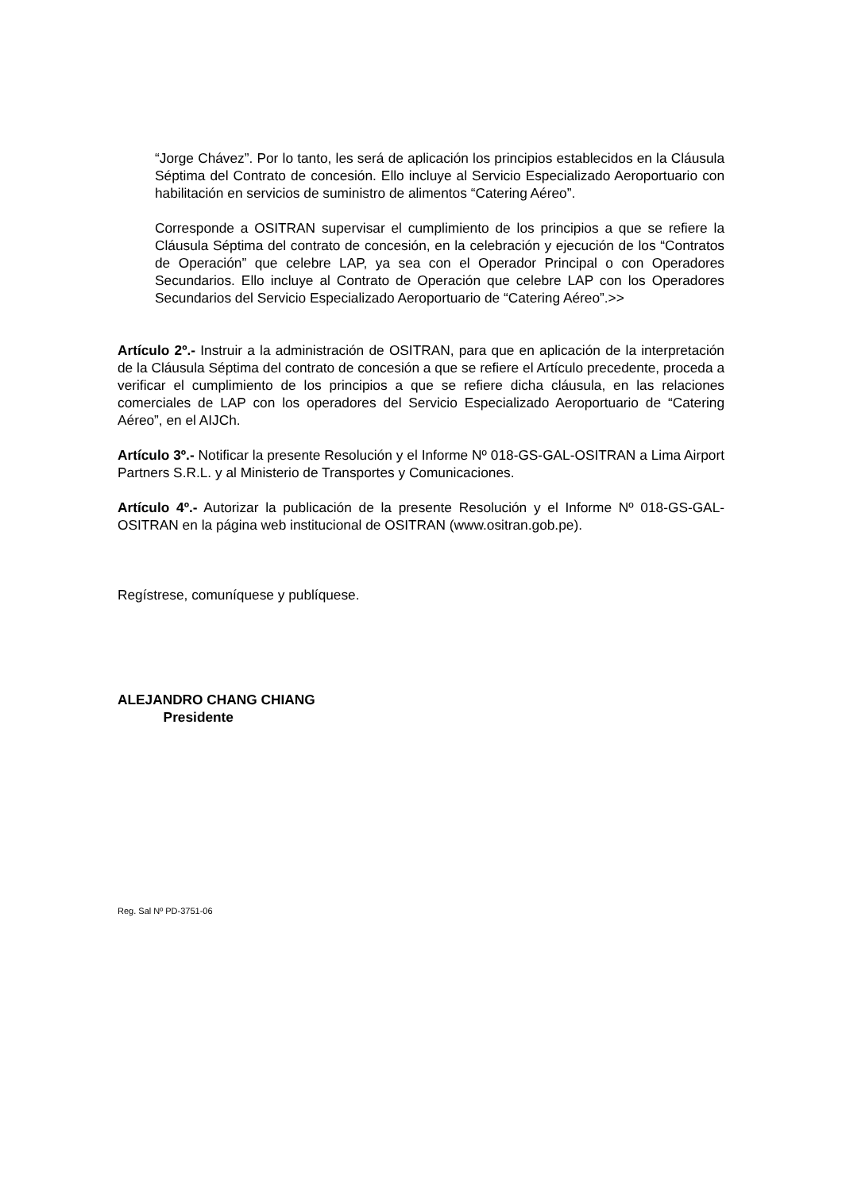“Jorge Chávez”. Por lo tanto, les será de aplicación los principios establecidos en la Cláusula Séptima del Contrato de concesión. Ello incluye al Servicio Especializado Aeroportuario con habilitación en servicios de suministro de alimentos “Catering Aéreo”.
Corresponde a OSITRAN supervisar el cumplimiento de los principios a que se refiere la Cláusula Séptima del contrato de concesión, en la celebración y ejecución de los “Contratos de Operación” que celebre LAP, ya sea con el Operador Principal o con Operadores Secundarios. Ello incluye al Contrato de Operación que celebre LAP con los Operadores Secundarios del Servicio Especializado Aeroportuario de “Catering Aéreo”.>>
Artículo 2º.- Instruir a la administración de OSITRAN, para que en aplicación de la interpretación de la Cláusula Séptima del contrato de concesión a que se refiere el Artículo precedente, proceda a verificar el cumplimiento de los principios a que se refiere dicha cláusula, en las relaciones comerciales de LAP con los operadores del Servicio Especializado Aeroportuario de “Catering Aéreo”, en el AIJCh.
Artículo 3º.- Notificar la presente Resolución y el Informe Nº 018-GS-GAL-OSITRAN a Lima Airport Partners S.R.L. y al Ministerio de Transportes y Comunicaciones.
Artículo 4º.- Autorizar la publicación de la presente Resolución y el Informe Nº 018-GS-GAL-OSITRAN en la página web institucional de OSITRAN (www.ositran.gob.pe).
Regístrese, comuníquese y publíquese.
ALEJANDRO CHANG CHIANG
Presidente
Reg. Sal Nº PD-3751-06